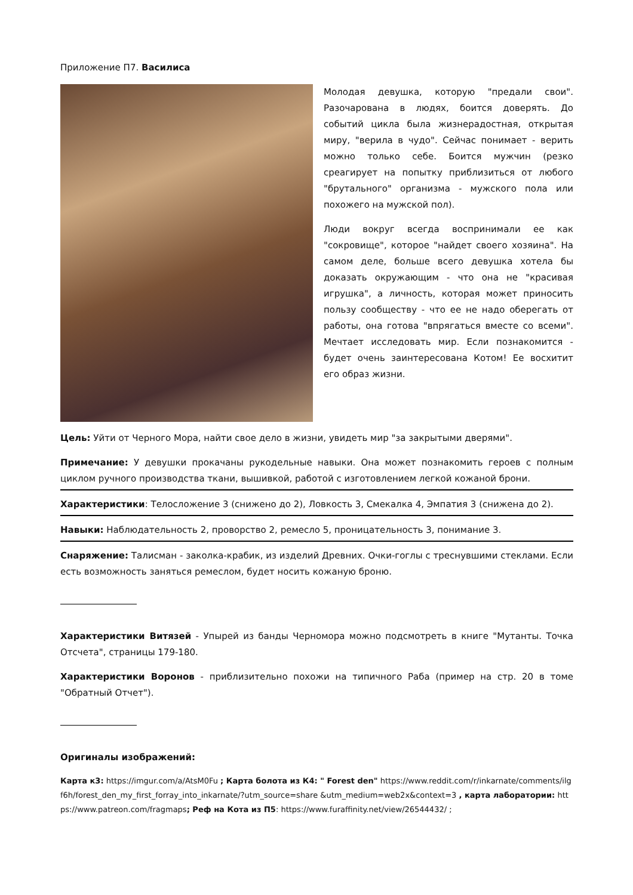Приложение П7. Василиса
Молодая девушка, которую "предали свои". Разочарована в людях, боится доверять. До событий цикла была жизнерадостная, открытая миру, "верила в чудо". Сейчас понимает - верить можно только себе. Боится мужчин (резко среагирует на попытку приблизиться от любого "брутального" организма - мужского пола или похожего на мужской пол).
Люди вокруг всегда воспринимали ее как "сокровище", которое "найдет своего хозяина". На самом деле, больше всего девушка хотела бы доказать окружающим - что она не "красивая игрушка", а личность, которая может приносить пользу сообществу - что ее не надо оберегать от работы, она готова "впрягаться вместе со всеми". Мечтает исследовать мир. Если познакомится - будет очень заинтересована Котом! Ее восхитит его образ жизни.
Цель: Уйти от Черного Мора, найти свое дело в жизни, увидеть мир "за закрытыми дверями".
Примечание: У девушки прокачаны рукодельные навыки. Она может познакомить героев с полным циклом ручного производства ткани, вышивкой, работой с изготовлением легкой кожаной брони.
Характеристики: Телосложение 3 (снижено до 2), Ловкость 3, Смекалка 4, Эмпатия 3 (снижена до 2).
Навыки: Наблюдательность 2, проворство 2, ремесло 5, проницательность 3, понимание 3.
Снаряжение: Талисман - заколка-крабик, из изделий Древних. Очки-гоглы с треснувшими стеклами. Если есть возможность заняться ремеслом, будет носить кожаную броню.
Характеристики Витязей - Упырей из банды Черномора можно подсмотреть в книге "Мутанты. Точка Отсчета", страницы 179-180.
Характеристики Воронов - приблизительно похожи на типичного Раба (пример на стр. 20 в томе "Обратный Отчет").
Оригиналы изображений:
Карта к3: https://imgur.com/a/AtsM0Fu ; Карта болота из К4: " Forest den" https://www.reddit.com/r/inkarnate/comments/ilgf6h/forest_den_my_first_forray_into_inkarnate/?utm_source=share &utm_medium=web2x&context=3 , карта лаборатории: https://www.patreon.com/fragmaps; Реф на Кота из П5: https://www.furaffinity.net/view/26544432/ ;